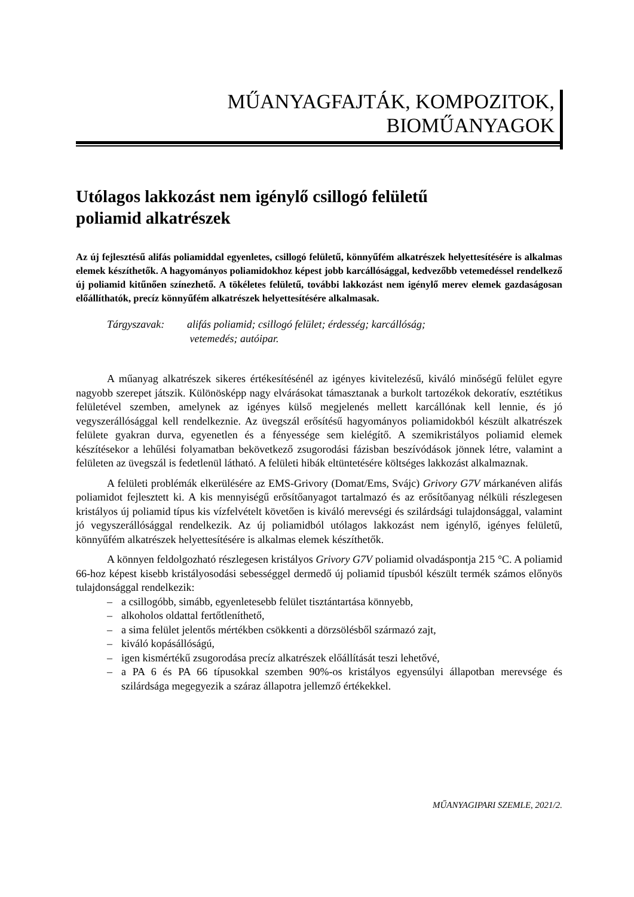MŰANYAGFAJTÁK, KOMPOZITOK,
BIOMŰANYAGOK
Utólagos lakkozást nem igénylő csillogó felületű
poliamid alkatrészek
Az új fejlesztésű alifás poliamiddal egyenletes, csillogó felületű, könnyűfém alkatrészek helyettesítésére is alkalmas elemek készíthetők. A hagyományos poliamidokhoz képest jobb karcállósággal, kedvezőbb vetemedéssel rendelkező új poliamid kitűnően színezhető. A tökéletes felületű, további lakkozást nem igénylő merev elemek gazdaságosan előállíthatók, precíz könnyűfém alkatrészek helyettesítésére alkalmasak.
Tárgyszavak: alifás poliamid; csillogó felület; érdesség; karcállóság;
vetemedés; autóipar.
A műanyag alkatrészek sikeres értékesítésénél az igényes kivitelezésű, kiváló minőségű felület egyre nagyobb szerepet játszik. Különösképp nagy elvárásokat támasztanak a burkolt tartozékok dekoratív, esztétikus felületével szemben, amelynek az igényes külső megjelenés mellett karcállónak kell lennie, és jó vegyszerállósággal kell rendelkeznie. Az üvegszál erősítésű hagyományos poliamidokból készült alkatrészek felülete gyakran durva, egyenetlen és a fényessége sem kielégítő. A szemikristályos poliamid elemek készítésekor a lehűlési folyamatban bekövetkező zsugorodási fázisban beszívódások jönnek létre, valamint a felületen az üvegszál is fedetlenül látható. A felületi hibák eltüntetésére költséges lakkozást alkalmaznak.
A felületi problémák elkerülésére az EMS-Grivory (Domat/Ems, Svájc) Grivory G7V márkanéven alifás poliamidot fejlesztett ki. A kis mennyiségű erősítőanyagot tartalmazó és az erősítőanyag nélküli részlegesen kristályos új poliamid típus kis vízfelvételt követően is kiváló merevségi és szilárdsági tulajdonsággal, valamint jó vegyszerállósággal rendelkezik. Az új poliamidból utólagos lakkozást nem igénylő, igényes felületű, könnyűfém alkatrészek helyettesítésére is alkalmas elemek készíthetők.
A könnyen feldolgozható részlegesen kristályos Grivory G7V poliamid olvadáspontja 215 °C. A poliamid 66-hoz képest kisebb kristályosodási sebességgel dermedő új poliamid típusból készült termék számos előnyös tulajdonsággal rendelkezik:
– a csillogóbb, simább, egyenletesebb felület tisztántartása könnyebb,
– alkoholos oldattal fertőtleníthető,
– a sima felület jelentős mértékben csökkenti a dörzsölésből származó zajt,
– kiváló kopásállóságú,
– igen kismértékű zsugorodása precíz alkatrészek előállítását teszi lehetővé,
– a PA 6 és PA 66 típusokkal szemben 90%-os kristályos egyensúlyi állapotban merevsége és szilárdsága megegyezik a száraz állapotra jellemző értékekkel.
MŰANYAGIPARI SZEMLE, 2021/2.